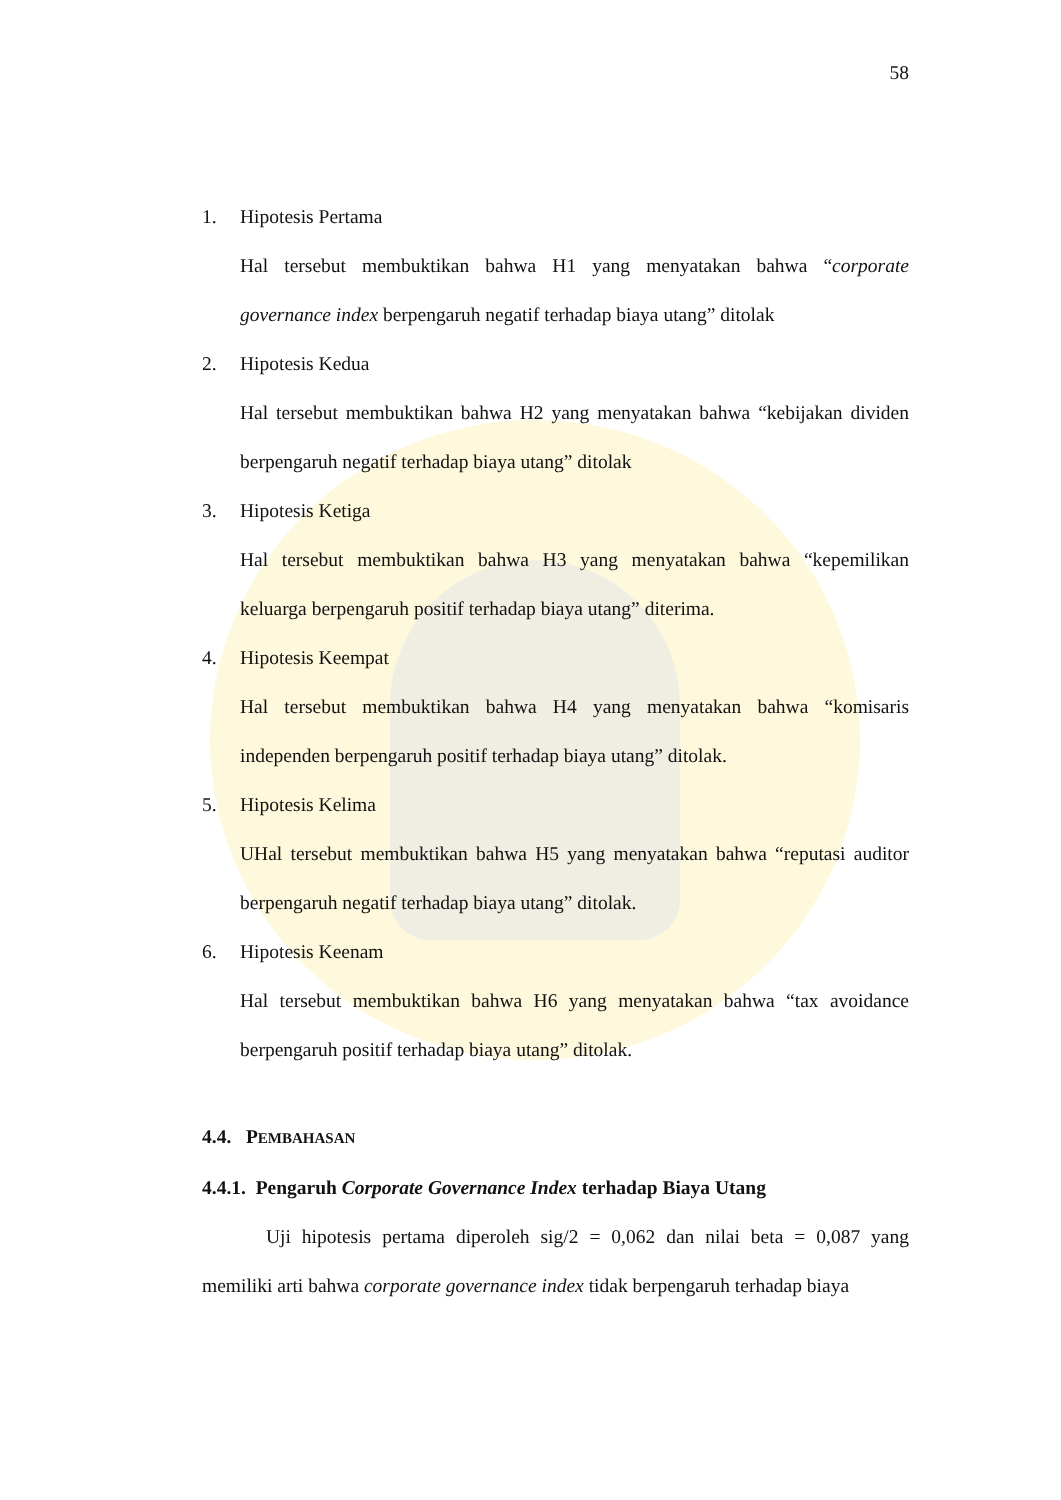58
1. Hipotesis Pertama
Hal tersebut membuktikan bahwa H1 yang menyatakan bahwa “corporate governance index berpengaruh negatif terhadap biaya utang” ditolak
2. Hipotesis Kedua
Hal tersebut membuktikan bahwa H2 yang menyatakan bahwa “kebijakan dividen berpengaruh negatif terhadap biaya utang” ditolak
3. Hipotesis Ketiga
Hal tersebut membuktikan bahwa H3 yang menyatakan bahwa “kepemilikan keluarga berpengaruh positif terhadap biaya utang” diterima.
4. Hipotesis Keempat
Hal tersebut membuktikan bahwa H4 yang menyatakan bahwa “komisaris independen berpengaruh positif terhadap biaya utang” ditolak.
5. Hipotesis Kelima
UHal tersebut membuktikan bahwa H5 yang menyatakan bahwa “reputasi auditor berpengaruh negatif terhadap biaya utang” ditolak.
6. Hipotesis Keenam
Hal tersebut membuktikan bahwa H6 yang menyatakan bahwa “tax avoidance berpengaruh positif terhadap biaya utang” ditolak.
4.4. PEMBAHASAN
4.4.1. Pengaruh Corporate Governance Index terhadap Biaya Utang
Uji hipotesis pertama diperoleh sig/2 = 0,062 dan nilai beta = 0,087 yang memiliki arti bahwa corporate governance index tidak berpengaruh terhadap biaya